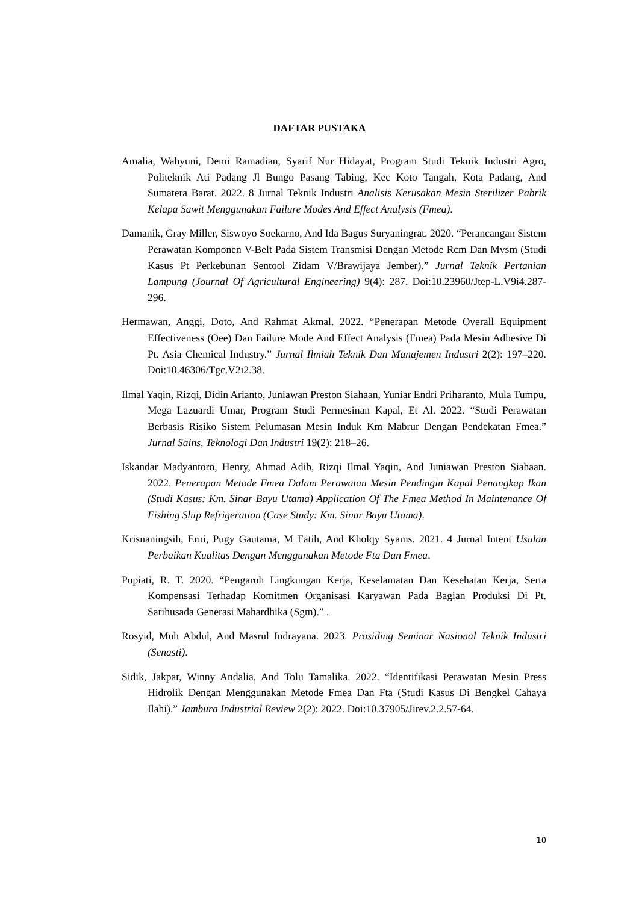DAFTAR PUSTAKA
Amalia, Wahyuni, Demi Ramadian, Syarif Nur Hidayat, Program Studi Teknik Industri Agro, Politeknik Ati Padang Jl Bungo Pasang Tabing, Kec Koto Tangah, Kota Padang, And Sumatera Barat. 2022. 8 Jurnal Teknik Industri Analisis Kerusakan Mesin Sterilizer Pabrik Kelapa Sawit Menggunakan Failure Modes And Effect Analysis (Fmea).
Damanik, Gray Miller, Siswoyo Soekarno, And Ida Bagus Suryaningrat. 2020. “Perancangan Sistem Perawatan Komponen V-Belt Pada Sistem Transmisi Dengan Metode Rcm Dan Mvsm (Studi Kasus Pt Perkebunan Sentool Zidam V/Brawijaya Jember).” Jurnal Teknik Pertanian Lampung (Journal Of Agricultural Engineering) 9(4): 287. Doi:10.23960/Jtep-L.V9i4.287-296.
Hermawan, Anggi, Doto, And Rahmat Akmal. 2022. “Penerapan Metode Overall Equipment Effectiveness (Oee) Dan Failure Mode And Effect Analysis (Fmea) Pada Mesin Adhesive Di Pt. Asia Chemical Industry.” Jurnal Ilmiah Teknik Dan Manajemen Industri 2(2): 197–220. Doi:10.46306/Tgc.V2i2.38.
Ilmal Yaqin, Rizqi, Didin Arianto, Juniawan Preston Siahaan, Yuniar Endri Priharanto, Mula Tumpu, Mega Lazuardi Umar, Program Studi Permesinan Kapal, Et Al. 2022. “Studi Perawatan Berbasis Risiko Sistem Pelumasan Mesin Induk Km Mabrur Dengan Pendekatan Fmea.” Jurnal Sains, Teknologi Dan Industri 19(2): 218–26.
Iskandar Madyantoro, Henry, Ahmad Adib, Rizqi Ilmal Yaqin, And Juniawan Preston Siahaan. 2022. Penerapan Metode Fmea Dalam Perawatan Mesin Pendingin Kapal Penangkap Ikan (Studi Kasus: Km. Sinar Bayu Utama) Application Of The Fmea Method In Maintenance Of Fishing Ship Refrigeration (Case Study: Km. Sinar Bayu Utama).
Krisnaningsih, Erni, Pugy Gautama, M Fatih, And Kholqy Syams. 2021. 4 Jurnal Intent Usulan Perbaikan Kualitas Dengan Menggunakan Metode Fta Dan Fmea.
Pupiati, R. T. 2020. “Pengaruh Lingkungan Kerja, Keselamatan Dan Kesehatan Kerja, Serta Kompensasi Terhadap Komitmen Organisasi Karyawan Pada Bagian Produksi Di Pt. Sarihusada Generasi Mahardhika (Sgm).” .
Rosyid, Muh Abdul, And Masrul Indrayana. 2023. Prosiding Seminar Nasional Teknik Industri (Senasti).
Sidik, Jakpar, Winny Andalia, And Tolu Tamalika. 2022. “Identifikasi Perawatan Mesin Press Hidrolik Dengan Menggunakan Metode Fmea Dan Fta (Studi Kasus Di Bengkel Cahaya Ilahi).” Jambura Industrial Review 2(2): 2022. Doi:10.37905/Jirev.2.2.57-64.
10